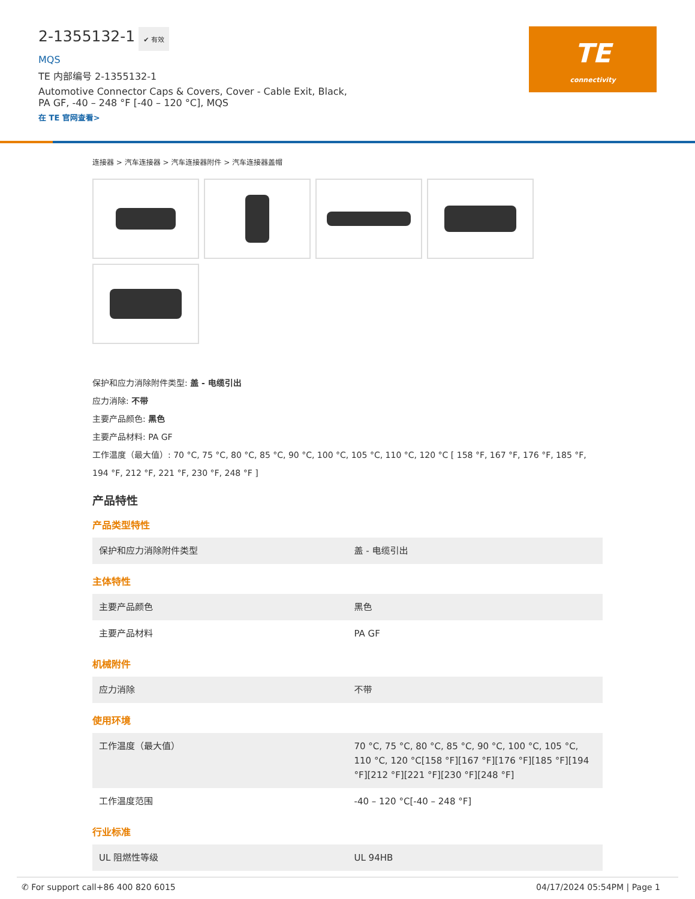2-1355132-1
✔ 有效
MQS
TE 内部编号 2-1355132-1
Automotive Connector Caps & Covers, Cover - Cable Exit, Black,
PA GF, -40 – 248 °F [-40 – 120 °C], MQS
在 TE 官网查看>
TE
connectivity
连接器 > 汽车连接器 > 汽车连接器附件 > 汽车连接器盖帽
保护和应力消除附件类型: 盖 - 电缆引出
应力消除: 不带
主要产品颜色: 黑色
主要产品材料: PA GF
工作温度（最大值）: 70 °C, 75 °C, 80 °C, 85 °C, 90 °C, 100 °C, 105 °C, 110 °C, 120 °C [ 158 °F, 167 °F, 176 °F, 185 °F, 194 °F, 212 °F, 221 °F, 230 °F, 248 °F ]
产品特性
产品类型特性
| 保护和应力消除附件类型 | 盖 - 电缆引出 |
主体特性
| 主要产品颜色 | 黑色 |
| 主要产品材料 | PA GF |
机械附件
| 应力消除 | 不带 |
使用环境
| 工作温度（最大值） | 70 °C, 75 °C, 80 °C, 85 °C, 90 °C, 100 °C, 105 °C, 110 °C, 120 °C[158 °F][167 °F][176 °F][185 °F][194 °F][212 °F][221 °F][230 °F][248 °F] |
| 工作温度范围 | -40 – 120 °C[-40 – 248 °F] |
行业标准
| UL 阻燃性等级 | UL 94HB |
✆ For support call+86 400 820 6015 04/17/2024 05:54PM | Page 1